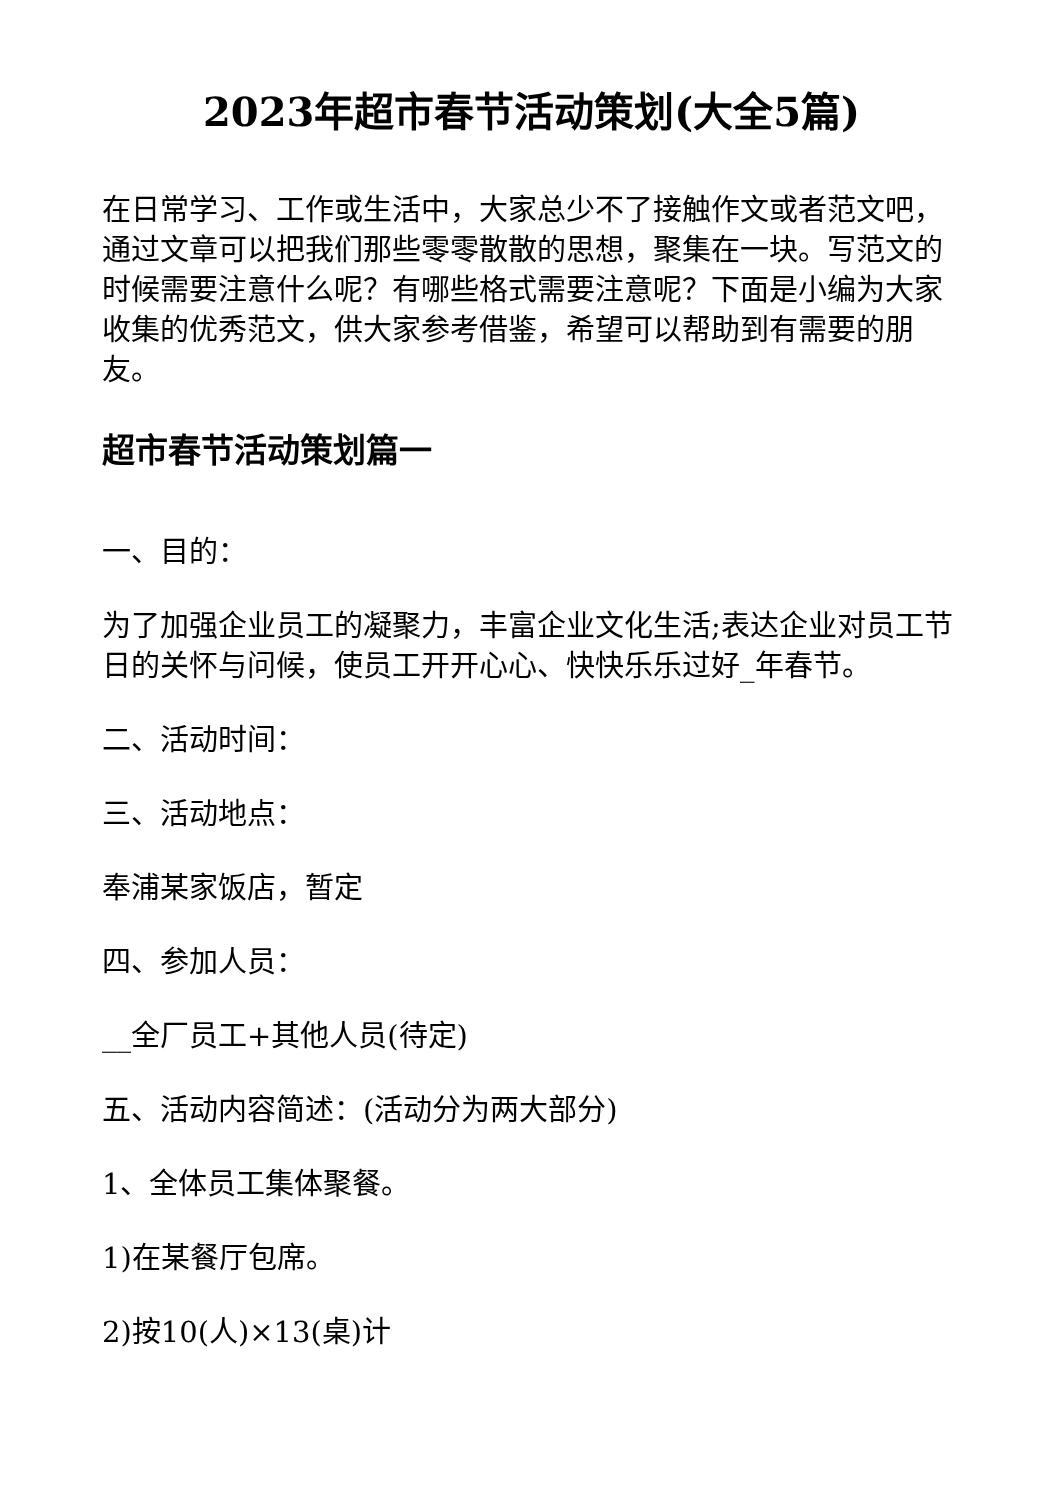2023年超市春节活动策划(大全5篇)
在日常学习、工作或生活中，大家总少不了接触作文或者范文吧，通过文章可以把我们那些零零散散的思想，聚集在一块。写范文的时候需要注意什么呢？有哪些格式需要注意呢？下面是小编为大家收集的优秀范文，供大家参考借鉴，希望可以帮助到有需要的朋友。
超市春节活动策划篇一
一、目的：
为了加强企业员工的凝聚力，丰富企业文化生活;表达企业对员工节日的关怀与问候，使员工开开心心、快快乐乐过好_年春节。
二、活动时间：
三、活动地点：
奉浦某家饭店，暂定
四、参加人员：
__全厂员工+其他人员(待定)
五、活动内容简述：(活动分为两大部分)
1、全体员工集体聚餐。
1)在某餐厅包席。
2)按10(人)×13(桌)计